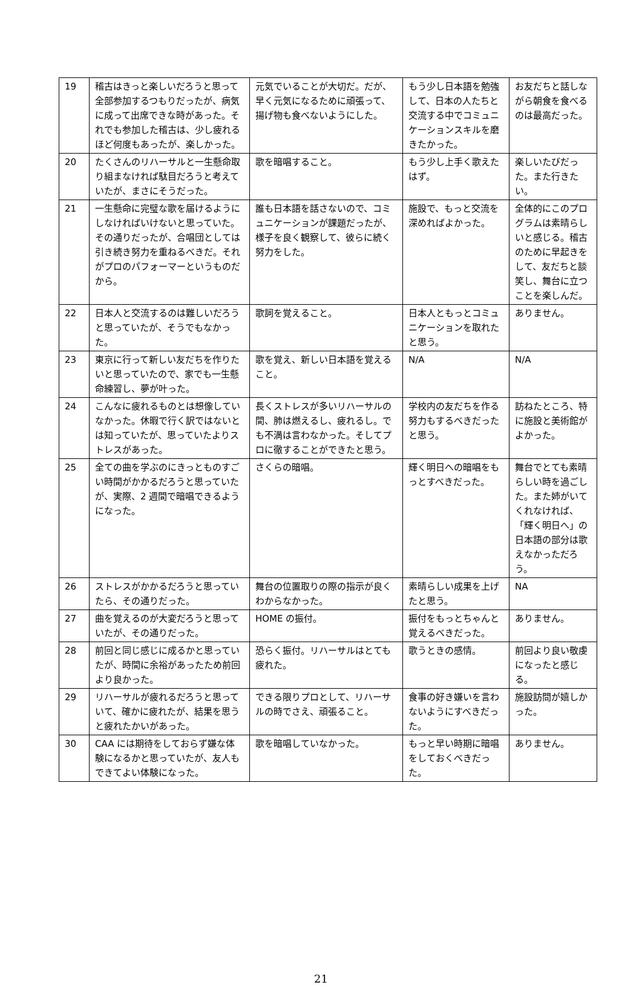| 19 | 稽古はきっと楽しいだろうと思って全部参加するつもりだったが、病気に成って出席できな時があった。それでも参加した稽古は、少し疲れるほど何度もあったが、楽しかった。 | 元気でいることが大切だ。だが、早く元気になるために頑張って、揚げ物も食べないようにした。 | もう少し日本語を勉強して、日本の人たちと交流する中でコミュニケーションスキルを磨きたかった。 | お友だちと話しながら朝食を食べるのは最高だった。 |
| 20 | たくさんのリハーサルと一生懸命取り組まなければ駄目だろうと考えていたが、まさにそうだった。 | 歌を暗唱すること。 | もう少し上手く歌えたはず。 | 楽しいたびだった。また行きたい。 |
| 21 | 一生懸命に完璧な歌を届けるようにしなければいけないと思っていた。その通りだったが、合唱団としては引き続き努力を重ねるべきだ。それがプロのパフォーマーというものだから。 | 誰も日本語を話さないので、コミュニケーションが課題だったが、様子を良く観察して、彼らに続く努力をした。 | 施設で、もっと交流を深めればよかった。 | 全体的にこのプログラムは素晴らしいと感じる。稽古のために早起きをして、友だちと談笑し、舞台に立つことを楽しんだ。 |
| 22 | 日本人と交流するのは難しいだろうと思っていたが、そうでもなかった。 | 歌詞を覚えること。 | 日本人ともっとコミュニケーションを取れたと思う。 | ありません。 |
| 23 | 東京に行って新しい友だちを作りたいと思っていたので、家でも一生懸命練習し、夢が叶った。 | 歌を覚え、新しい日本語を覚えること。 | N/A | N/A |
| 24 | こんなに疲れるものとは想像していなかった。休暇で行く訳ではないとは知っていたが、思っていたよりストレスがあった。 | 長くストレスが多いリハーサルの間、肺は燃えるし、疲れるし。でも不満は言わなかった。そしてプロに徹することができたと思う。 | 学校内の友だちを作る努力もするべきだったと思う。 | 訪ねたところ、特に施設と美術館がよかった。 |
| 25 | 全ての曲を学ぶのにきっとものすごい時間がかかるだろうと思っていたが、実際、2 週間で暗唱できるようになった。 | さくらの暗唱。 | 輝く明日への暗唱をもっとすべきだった。 | 舞台でとても素晴らしい時を過ごした。また姉がいてくれなければ、「輝く明日へ」の日本語の部分は歌えなかっただろう。 |
| 26 | ストレスがかかるだろうと思っていたら、その通りだった。 | 舞台の位置取りの際の指示が良くわからなかった。 | 素晴らしい成果を上げたと思う。 | NA |
| 27 | 曲を覚えるのが大変だろうと思っていたが、その通りだった。 | HOME の振付。 | 振付をもっとちゃんと覚えるべきだった。 | ありません。 |
| 28 | 前回と同じ感じに成るかと思っていたが、時間に余裕があったため前回より良かった。 | 恐らく振付。リハーサルはとても疲れた。 | 歌うときの感情。 | 前回より良い敬虔になったと感じる。 |
| 29 | リハーサルが疲れるだろうと思っていて、確かに疲れたが、結果を思うと疲れたかいがあった。 | できる限りプロとして、リハーサルの時でさえ、頑張ること。 | 食事の好き嫌いを言わないようにすべきだった。 | 施設訪問が嬉しかった。 |
| 30 | CAA には期待をしておらず嫌な体験になるかと思っていたが、友人もできてよい体験になった。 | 歌を暗唱していなかった。 | もっと早い時期に暗唱をしておくべきだった。 | ありません。 |
21